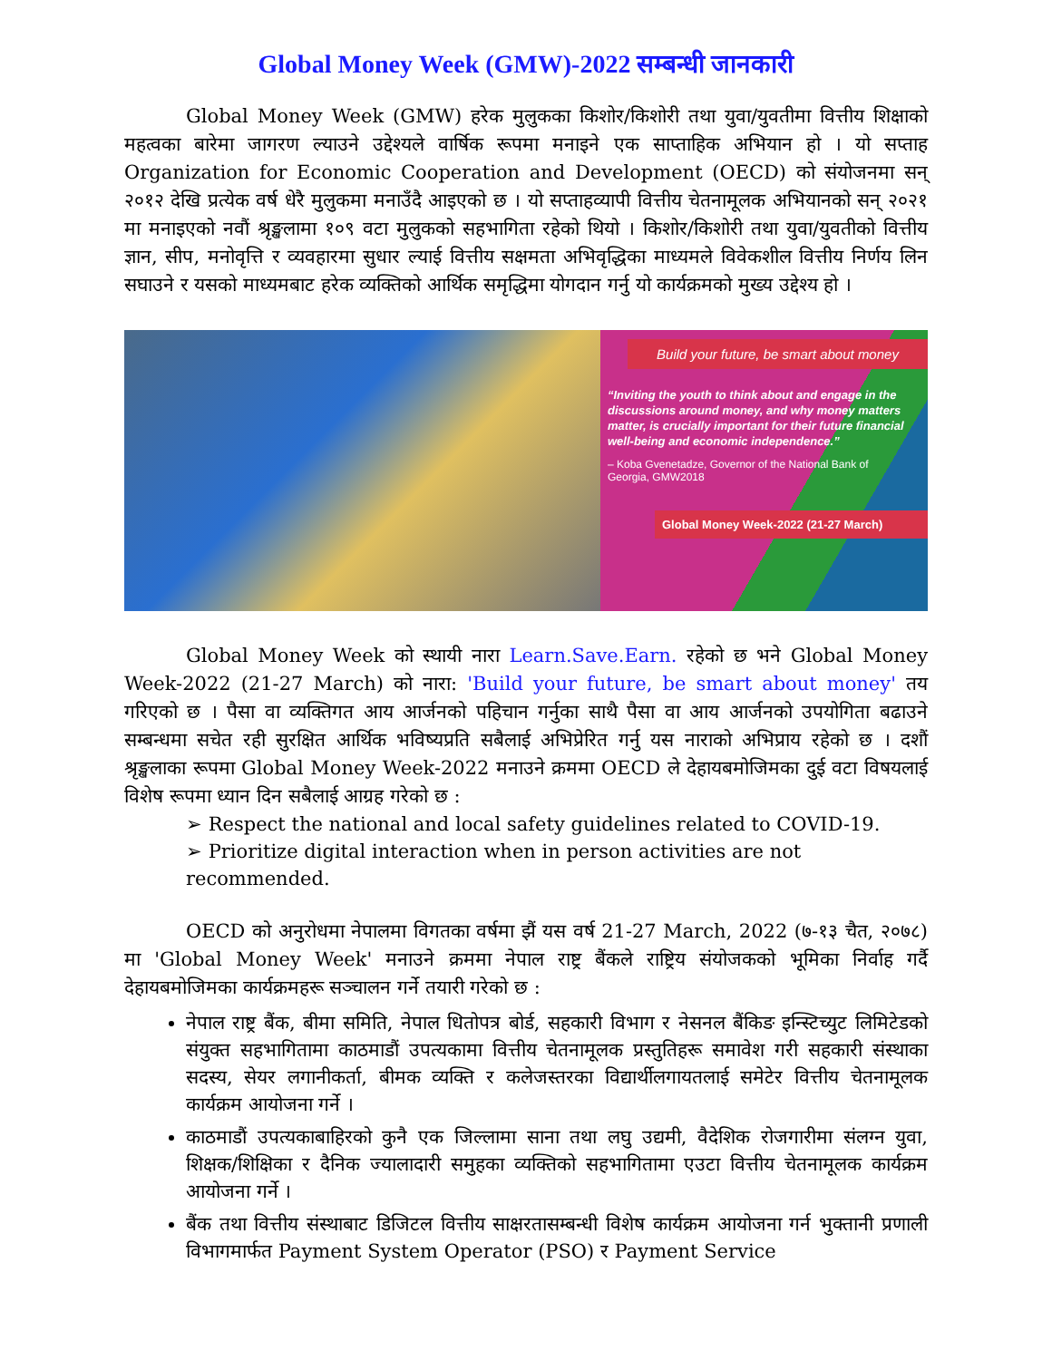Global Money Week (GMW)-2022 सम्बन्धी जानकारी
Global Money Week (GMW) हरेक मुलुकका किशोर/किशोरी तथा युवा/युवतीमा वित्तीय शिक्षाको महत्वका बारेमा जागरण ल्याउने उद्देश्यले वार्षिक रूपमा मनाइने एक साप्ताहिक अभियान हो । यो सप्ताह Organization for Economic Cooperation and Development (OECD) को संयोजनमा सन् २०१२ देखि प्रत्येक वर्ष धेरै मुलुकमा मनाउँदै आइएको छ । यो सप्ताहव्यापी वित्तीय चेतनामूलक अभियानको सन् २०२१ मा मनाइएको नवौं श्रृङ्खलामा १०९ वटा मुलुकको सहभागिता रहेको थियो । किशोर/किशोरी तथा युवा/युवतीको वित्तीय ज्ञान, सीप, मनोवृत्ति र व्यवहारमा सुधार ल्याई वित्तीय सक्षमता अभिवृद्धिका माध्यमले विवेकशील वित्तीय निर्णय लिन सघाउने र यसको माध्यमबाट हरेक व्यक्तिको आर्थिक समृद्धिमा योगदान गर्नु यो कार्यक्रमको मुख्य उद्देश्य हो ।
Build your future, be smart about money
“Inviting the youth to think about and engage in the discussions around money, and why money matters matter, is crucially important for their future financial well-being and economic independence.”
– Koba Gvenetadze, Governor of the National Bank of Georgia, GMW2018
Global Money Week-2022 (21-27 March)
Global Money Week को स्थायी नारा Learn.Save.Earn. रहेको छ भने Global Money Week-2022 (21-27 March) को नारा: 'Build your future, be smart about money' तय गरिएको छ । पैसा वा व्यक्तिगत आय आर्जनको पहिचान गर्नुका साथै पैसा वा आय आर्जनको उपयोगिता बढाउने सम्बन्धमा सचेत रही सुरक्षित आर्थिक भविष्यप्रति सबैलाई अभिप्रेरित गर्नु यस नाराको अभिप्राय रहेको छ । दशौं श्रृङ्खलाका रूपमा Global Money Week-2022 मनाउने क्रममा OECD ले देहायबमोजिमका दुई वटा विषयलाई विशेष रूपमा ध्यान दिन सबैलाई आग्रह गरेको छ :
➢ Respect the national and local safety guidelines related to COVID-19.
➢ Prioritize digital interaction when in person activities are not recommended.
OECD को अनुरोधमा नेपालमा विगतका वर्षमा झैं यस वर्ष 21-27 March, 2022 (७-१३ चैत, २०७८) मा 'Global Money Week' मनाउने क्रममा नेपाल राष्ट्र बैंकले राष्ट्रिय संयोजकको भूमिका निर्वाह गर्दै देहायबमोजिमका कार्यक्रमहरू सञ्चालन गर्ने तयारी गरेको छ :
नेपाल राष्ट्र बैंक, बीमा समिति, नेपाल धितोपत्र बोर्ड, सहकारी विभाग र नेसनल बैंकिङ इन्स्टिच्युट लिमिटेडको संयुक्त सहभागितामा काठमाडौं उपत्यकामा वित्तीय चेतनामूलक प्रस्तुतिहरू समावेश गरी सहकारी संस्थाका सदस्य, सेयर लगानीकर्ता, बीमक व्यक्ति र कलेजस्तरका विद्यार्थीलगायतलाई समेटेर वित्तीय चेतनामूलक कार्यक्रम आयोजना गर्ने ।
काठमाडौं उपत्यकाबाहिरको कुनै एक जिल्लामा साना तथा लघु उद्यमी, वैदेशिक रोजगारीमा संलग्न युवा, शिक्षक/शिक्षिका र दैनिक ज्यालादारी समुहका व्यक्तिको सहभागितामा एउटा वित्तीय चेतनामूलक कार्यक्रम आयोजना गर्ने ।
बैंक तथा वित्तीय संस्थाबाट डिजिटल वित्तीय साक्षरतासम्बन्धी विशेष कार्यक्रम आयोजना गर्न भुक्तानी प्रणाली विभागमार्फत Payment System Operator (PSO) र Payment Service